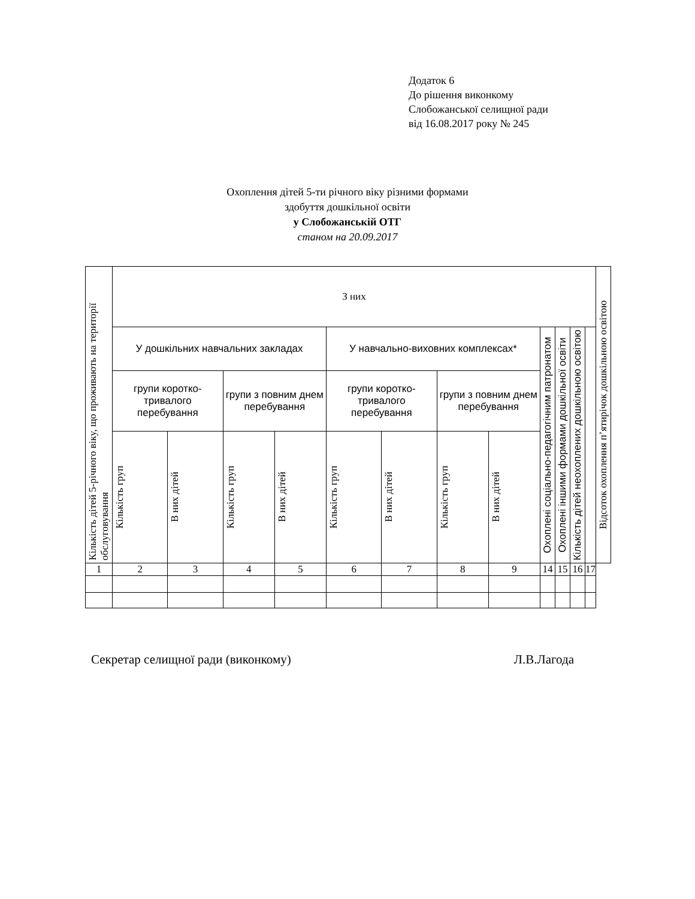Додаток 6
До рішення виконкому
Слобожанської селищної ради
від 16.08.2017 року № 245
Охоплення дітей 5-ти річного віку різними формами
здобуття дошкільної освіти
у Слобожанській ОТГ
станом на 20.09.2017
| Кількість дітей 5-річного віку, що проживають на території обслуговування | З них | | | | | | | | | | | | Відсоток охоплення п’ятирічок дошкільною освітою |
| --- | --- | --- | --- | --- | --- | --- | --- | --- | --- | --- | --- | --- | --- |
| | У дошкільних навчальних закладах | | | | У навчально-виховних комплексах* | | | | Охоплені соціально-педагогічним патронатом | Охоплені іншими формами дошкільної освіти | Кількість дітей неохоплених дошкільною освітою | | |
| | групи коротко-тривалого перебування | | групи з повним днем перебування | | групи коротко-тривалого перебування | | групи з повним днем перебування | | | | | | |
| | Кількість груп | В них дітей | Кількість груп | В них дітей | Кількість груп | В них дітей | Кількість груп | В них дітей | | | | | |
| 1 | 2 | 3 | 4 | 5 | 6 | 7 | 8 | 9 | 14 | 15 | 16 | 17 | |
Секретар селищної ради (виконкому) Л.В.Лагода